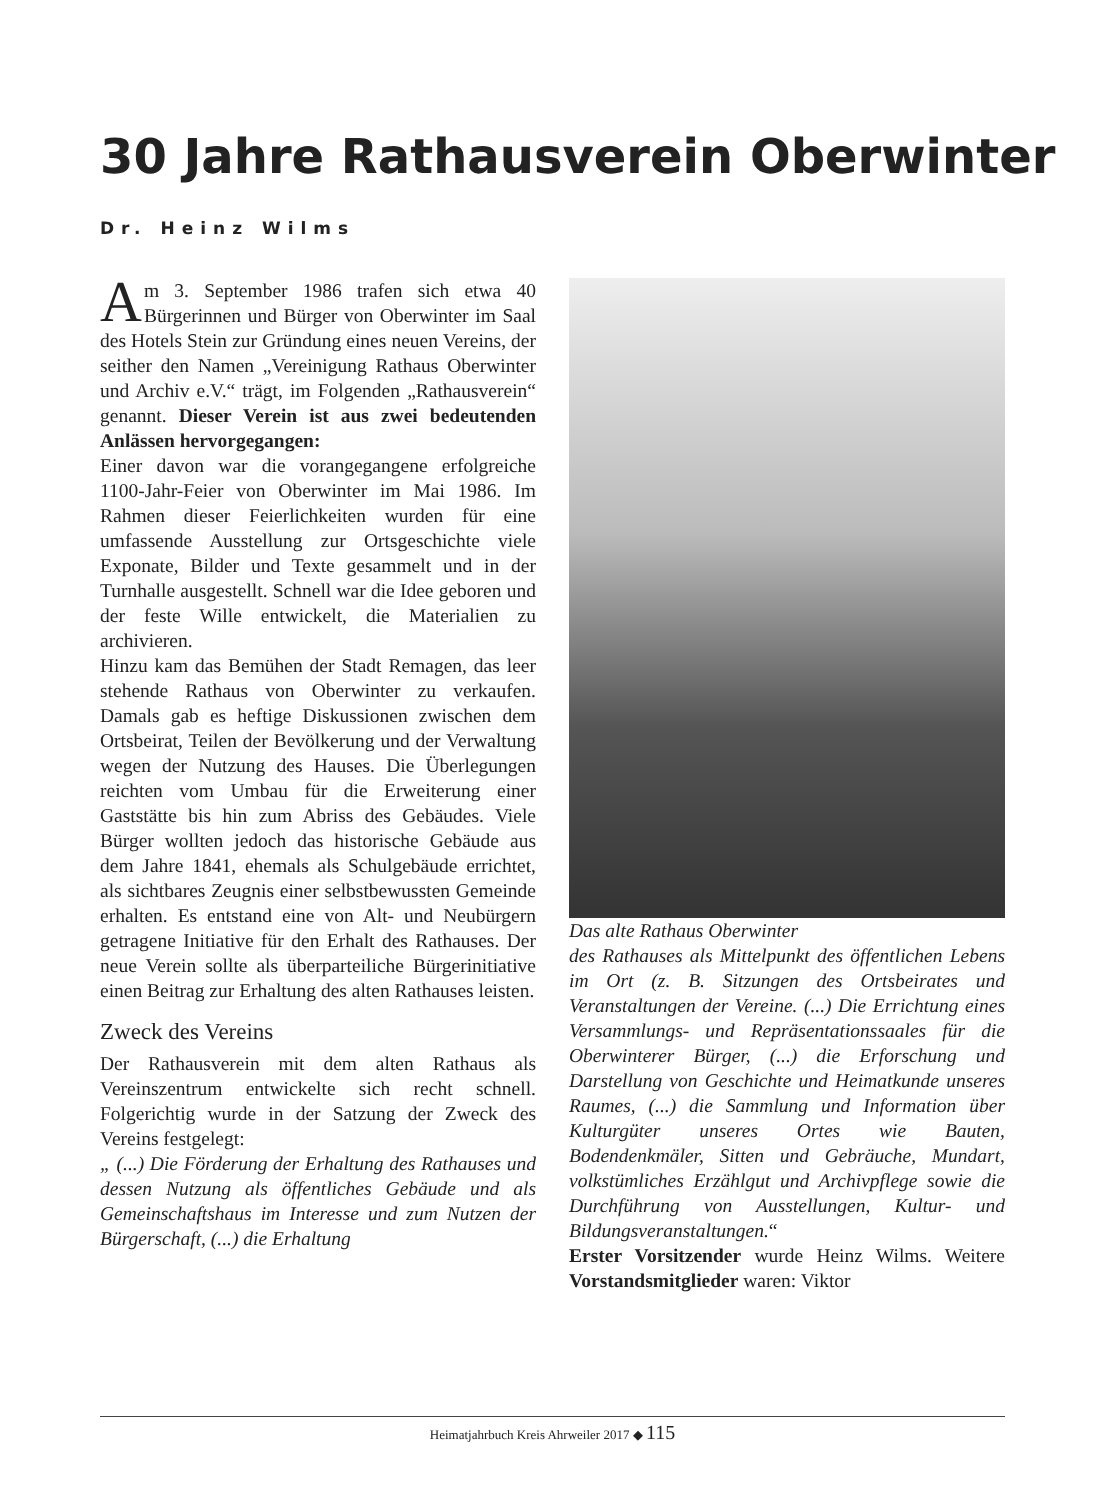30 Jahre Rathausverein Oberwinter
Dr. Heinz Wilms
Am 3. September 1986 trafen sich etwa 40 Bürgerinnen und Bürger von Oberwinter im Saal des Hotels Stein zur Gründung eines neuen Vereins, der seither den Namen „Vereinigung Rathaus Oberwinter und Archiv e.V.“ trägt, im Folgenden „Rathausverein“ genannt. Dieser Verein ist aus zwei bedeutenden Anlässen hervorgegangen:
Einer davon war die vorangegangene erfolgreiche 1100-Jahr-Feier von Oberwinter im Mai 1986. Im Rahmen dieser Feierlichkeiten wurden für eine umfassende Ausstellung zur Ortsgeschichte viele Exponate, Bilder und Texte gesammelt und in der Turnhalle ausgestellt. Schnell war die Idee geboren und der feste Wille entwickelt, die Materialien zu archivieren.
Hinzu kam das Bemühen der Stadt Remagen, das leer stehende Rathaus von Oberwinter zu verkaufen. Damals gab es heftige Diskussionen zwischen dem Ortsbeirat, Teilen der Bevölkerung und der Verwaltung wegen der Nutzung des Hauses. Die Überlegungen reichten vom Umbau für die Erweiterung einer Gaststätte bis hin zum Abriss des Gebäudes. Viele Bürger wollten jedoch das historische Gebäude aus dem Jahre 1841, ehemals als Schulgebäude errichtet, als sichtbares Zeugnis einer selbstbewussten Gemeinde erhalten. Es entstand eine von Alt- und Neubürgern getragene Initiative für den Erhalt des Rathauses. Der neue Verein sollte als überparteiliche Bürgerinitiative einen Beitrag zur Erhaltung des alten Rathauses leisten.
Zweck des Vereins
Der Rathausverein mit dem alten Rathaus als Vereinszentrum entwickelte sich recht schnell. Folgerichtig wurde in der Satzung der Zweck des Vereins festgelegt:
„ (...) Die Förderung der Erhaltung des Rathauses und dessen Nutzung als öffentliches Gebäude und als Gemeinschaftshaus im Interesse und zum Nutzen der Bürgerschaft, (...) die Erhaltung
Das alte Rathaus Oberwinter
des Rathauses als Mittelpunkt des öffentlichen Lebens im Ort (z. B. Sitzungen des Ortsbeirates und Veranstaltungen der Vereine. (...) Die Errichtung eines Versammlungs- und Repräsentationssaales für die Oberwinterer Bürger, (...) die Erforschung und Darstellung von Geschichte und Heimatkunde unseres Raumes, (...) die Sammlung und Information über Kulturgüter unseres Ortes wie Bauten, Bodendenkmäler, Sitten und Gebräuche, Mundart, volkstümliches Erzählgut und Archivpflege sowie die Durchführung von Ausstellungen, Kultur- und Bildungsveranstaltungen.“
Erster Vorsitzender wurde Heinz Wilms. Weitere Vorstandsmitglieder waren: Viktor
Heimatjahrbuch Kreis Ahrweiler 2017 ◆ 115